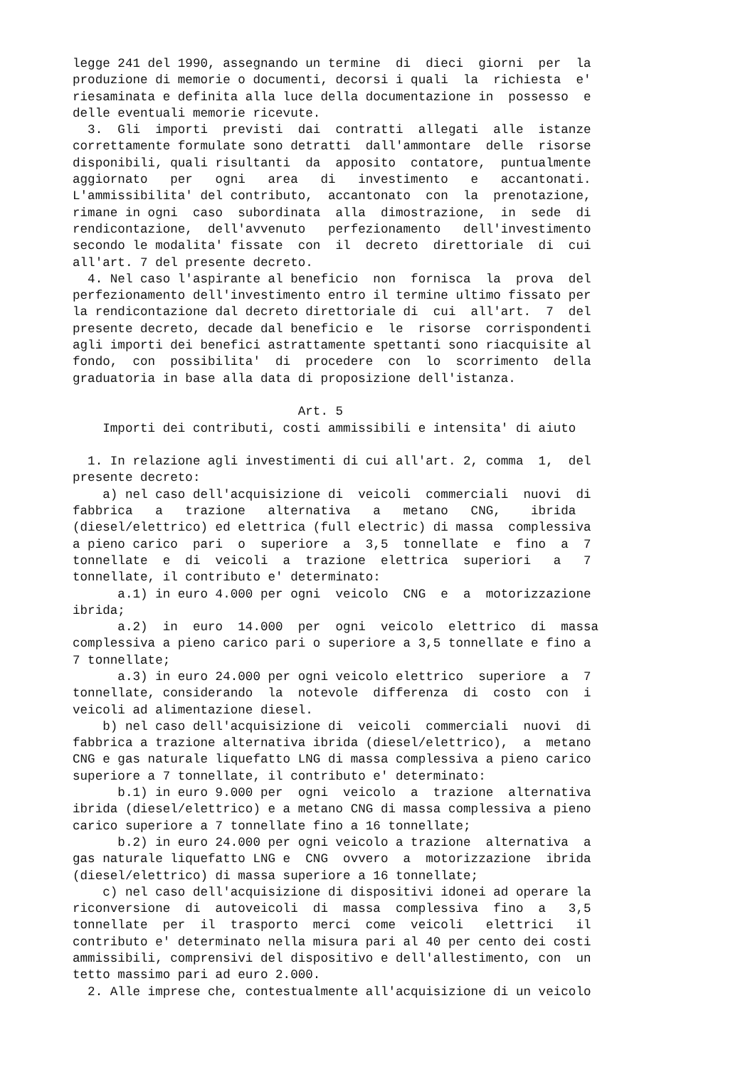legge 241 del 1990, assegnando un termine  di  dieci  giorni  per  la
produzione di memorie o documenti, decorsi i quali  la  richiesta  e'
riesaminata e definita alla luce della documentazione in  possesso  e
delle eventuali memorie ricevute.
  3.  Gli  importi  previsti  dai  contratti  allegati  alle  istanze
correttamente formulate sono detratti  dall'ammontare  delle  risorse
disponibili, quali risultanti  da  apposito  contatore,  puntualmente
aggiornato   per   ogni   area   di   investimento   e   accantonati.
L'ammissibilita' del contributo,  accantonato  con  la  prenotazione,
rimane in ogni  caso  subordinata  alla  dimostrazione,  in  sede  di
rendicontazione,  dell'avvenuto   perfezionamento   dell'investimento
secondo le modalita' fissate  con  il  decreto  direttoriale  di  cui
all'art. 7 del presente decreto.
  4. Nel caso l'aspirante al beneficio  non  fornisca  la  prova  del
perfezionamento dell'investimento entro il termine ultimo fissato per
la rendicontazione dal decreto direttoriale di  cui  all'art.  7  del
presente decreto, decade dal beneficio e  le  risorse  corrispondenti
agli importi dei benefici astrattamente spettanti sono riacquisite al
fondo,  con  possibilita'  di  procedere  con  lo  scorrimento  della
graduatoria in base alla data di proposizione dell'istanza.

                              Art. 5
    Importi dei contributi, costi ammissibili e intensita' di aiuto

  1. In relazione agli investimenti di cui all'art. 2, comma  1,  del
presente decreto:
    a) nel caso dell'acquisizione di  veicoli  commerciali  nuovi  di
fabbrica   a   trazione   alternativa   a   metano   CNG,    ibrida
(diesel/elettrico) ed elettrica (full electric) di massa  complessiva
a pieno carico  pari  o  superiore  a  3,5  tonnellate  e  fino  a  7
tonnellate  e  di  veicoli  a  trazione  elettrica  superiori   a   7
tonnellate, il contributo e' determinato:
      a.1) in euro 4.000 per ogni  veicolo  CNG  e  a  motorizzazione
ibrida;
      a.2)  in  euro  14.000  per  ogni  veicolo  elettrico  di  massa
complessiva a pieno carico pari o superiore a 3,5 tonnellate e fino a
7 tonnellate;
      a.3) in euro 24.000 per ogni veicolo elettrico  superiore  a  7
tonnellate, considerando  la  notevole  differenza  di  costo  con  i
veicoli ad alimentazione diesel.
    b) nel caso dell'acquisizione di  veicoli  commerciali  nuovi  di
fabbrica a trazione alternativa ibrida (diesel/elettrico),  a  metano
CNG e gas naturale liquefatto LNG di massa complessiva a pieno carico
superiore a 7 tonnellate, il contributo e' determinato:
      b.1) in euro 9.000 per  ogni  veicolo  a  trazione  alternativa
ibrida (diesel/elettrico) e a metano CNG di massa complessiva a pieno
carico superiore a 7 tonnellate fino a 16 tonnellate;
      b.2) in euro 24.000 per ogni veicolo a trazione  alternativa  a
gas naturale liquefatto LNG e  CNG  ovvero  a  motorizzazione  ibrida
(diesel/elettrico) di massa superiore a 16 tonnellate;
    c) nel caso dell'acquisizione di dispositivi idonei ad operare la
riconversione  di  autoveicoli  di  massa  complessiva  fino  a   3,5
tonnellate  per  il  trasporto  merci  come  veicoli   elettrici   il
contributo e' determinato nella misura pari al 40 per cento dei costi
ammissibili, comprensivi del dispositivo e dell'allestimento, con  un
tetto massimo pari ad euro 2.000.
  2. Alle imprese che, contestualmente all'acquisizione di un veicolo